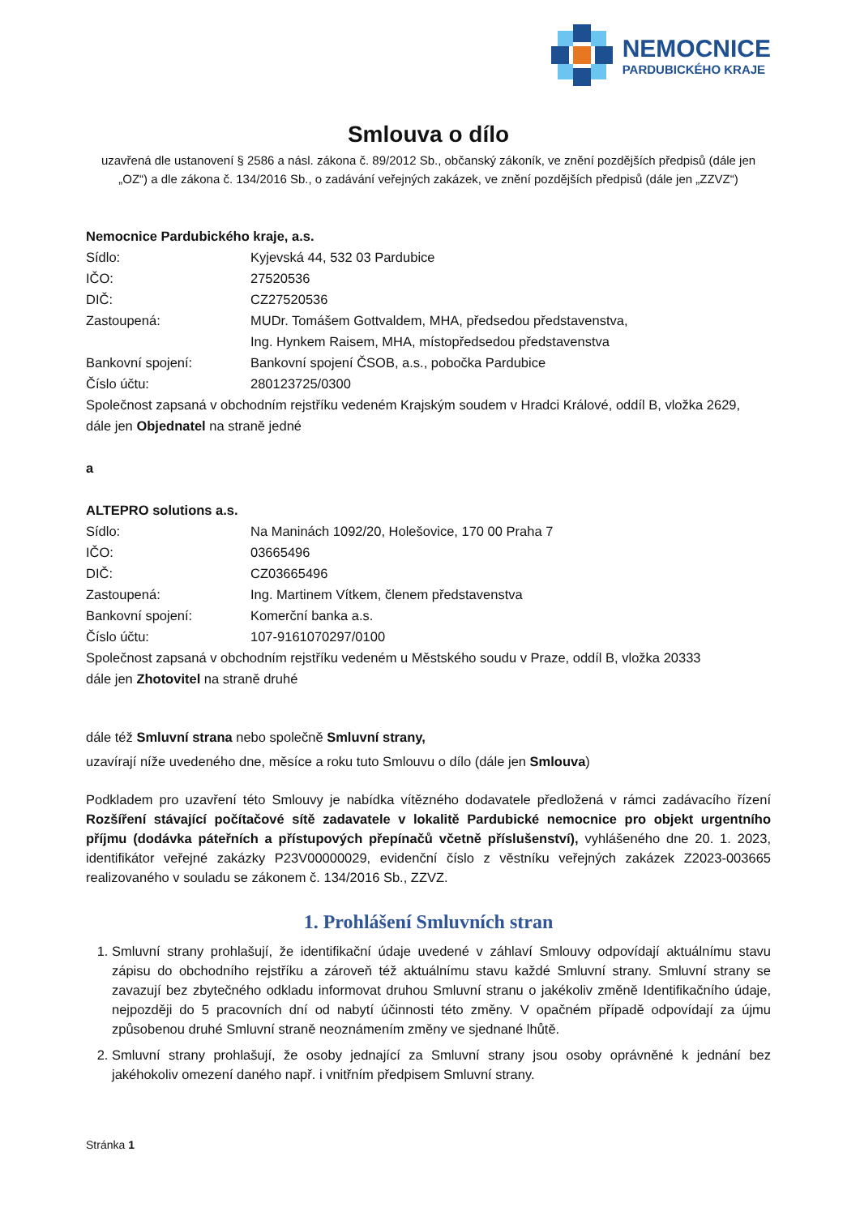NEMOCNICE
PARDUBICKÉHO KRAJE
Smlouva o dílo
uzavřená dle ustanovení § 2586 a násl. zákona č. 89/2012 Sb., občanský zákoník, ve znění pozdějších předpisů (dále jen „OZ“) a dle zákona č. 134/2016 Sb., o zadávání veřejných zakázek, ve znění pozdějších předpisů (dále jen „ZZVZ“)
Nemocnice Pardubického kraje, a.s.
Sídlo: Kyjevská 44, 532 03 Pardubice
IČO: 27520536
DIČ: CZ27520536
Zastoupená: MUDr. Tomášem Gottvaldem, MHA, předsedou představenstva,
Ing. Hynkem Raisem, MHA, místopředsedou představenstva
Bankovní spojení: Bankovní spojení ČSOB, a.s., pobočka Pardubice
Číslo účtu: 280123725/0300
Společnost zapsaná v obchodním rejstříku vedeném Krajským soudem v Hradci Králové, oddíl B, vložka 2629,
dále jen Objednatel na straně jedné
a
ALTEPRO solutions a.s.
Sídlo: Na Maninách 1092/20, Holešovice, 170 00 Praha 7
IČO: 03665496
DIČ: CZ03665496
Zastoupená: Ing. Martinem Vítkem, členem představenstva
Bankovní spojení: Komerční banka a.s.
Číslo účtu: 107-9161070297/0100
Společnost zapsaná v obchodním rejstříku vedeném u Městského soudu v Praze, oddíl B, vložka 20333
dále jen Zhotovitel na straně druhé
dále též Smluvní strana nebo společně Smluvní strany,
uzavírají níže uvedeného dne, měsíce a roku tuto Smlouvu o dílo (dále jen Smlouva)
Podkladem pro uzavření této Smlouvy je nabídka vítězného dodavatele předložená v rámci zadávacího řízení Rozšíření stávající počítačové sítě zadavatele v lokalitě Pardubické nemocnice pro objekt urgentního příjmu (dodávka páteřních a přístupových přepínačů včetně příslušenství), vyhlášeného dne 20. 1. 2023, identifikátor veřejné zakázky P23V00000029, evidenční číslo z věstníku veřejných zakázek Z2023-003665 realizovaného v souladu se zákonem č. 134/2016 Sb., ZZVZ.
1. Prohlášení Smluvních stran
1. Smluvní strany prohlašují, že identifikační údaje uvedené v záhlaví Smlouvy odpovídají aktuálnímu stavu zápisu do obchodního rejstříku a zároveň též aktuálnímu stavu každé Smluvní strany. Smluvní strany se zavazují bez zbytečného odkladu informovat druhou Smluvní stranu o jakékoliv změně Identifikačního údaje, nejpozději do 5 pracovních dní od nabytí účinnosti této změny. V opačném případě odpovídají za újmu způsobenou druhé Smluvní straně neoznámením změny ve sjednané lhůtě.
2. Smluvní strany prohlašují, že osoby jednající za Smluvní strany jsou osoby oprávněné k jednání bez jakéhokoliv omezení daného např. i vnitřním předpisem Smluvní strany.
Stránka 1